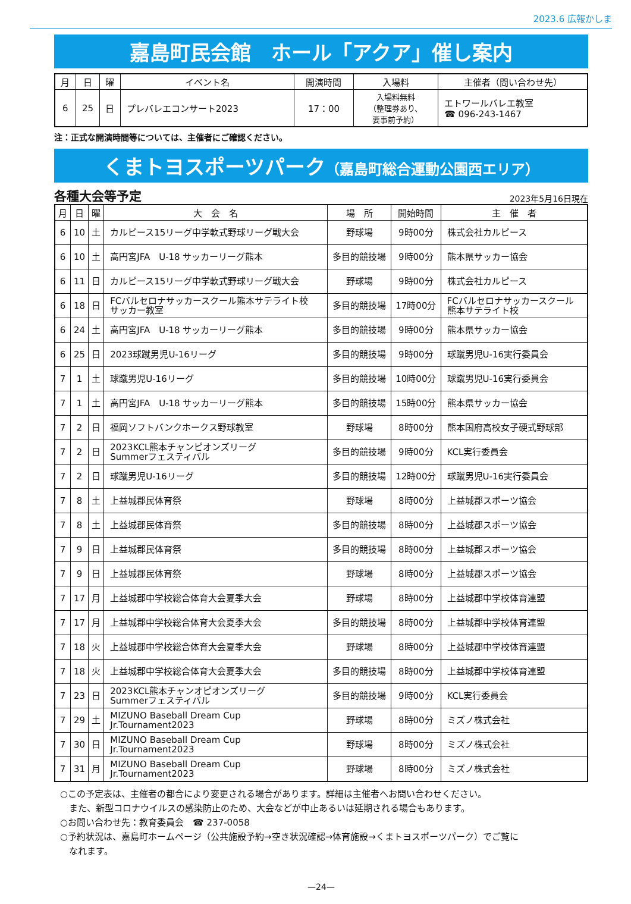2023.6 広報かしま
嘉島町民会館　ホール「アクア」催し案内
| 月 | 日 | 曜 | イベント名 | 開演時間 | 入場料 | 主催者（問い合わせ先） |
| --- | --- | --- | --- | --- | --- | --- |
| 6 | 25 | 日 | プレバレエコンサート2023 | 17：00 | 入場料無料 （整理券あり、 要事前予約） | エトワールバレエ教室 ☎ 096-243-1467 |
注：正式な開演時間等については、主催者にご確認ください。
くまトヨスポーツパーク（嘉島町総合運動公園西エリア）
各種大会等予定 2023年5月16日現在
| 月 | 日 | 曜 | 大 会 名 | 場 所 | 開始時間 | 主 催 者 |
| --- | --- | --- | --- | --- | --- | --- |
| 6 | 10 | 土 | カルピース15リーグ中学軟式野球リーグ戦大会 | 野球場 | 9時00分 | 株式会社カルピース |
| 6 | 10 | 土 | 高円宮JFA U-18 サッカーリーグ熊本 | 多目的競技場 | 9時00分 | 熊本県サッカー協会 |
| 6 | 11 | 日 | カルピース15リーグ中学軟式野球リーグ戦大会 | 野球場 | 9時00分 | 株式会社カルピース |
| 6 | 18 | 日 | FCバルセロナサッカースクール熊本サテライト校 サッカー教室 | 多目的競技場 | 17時00分 | FCバルセロナサッカースクール 熊本サテライト校 |
| 6 | 24 | 土 | 高円宮JFA U-18 サッカーリーグ熊本 | 多目的競技場 | 9時00分 | 熊本県サッカー協会 |
| 6 | 25 | 日 | 2023球蹴男児U-16リーグ | 多目的競技場 | 9時00分 | 球蹴男児U-16実行委員会 |
| 7 | 1 | 土 | 球蹴男児U-16リーグ | 多目的競技場 | 10時00分 | 球蹴男児U-16実行委員会 |
| 7 | 1 | 土 | 高円宮JFA U-18 サッカーリーグ熊本 | 多目的競技場 | 15時00分 | 熊本県サッカー協会 |
| 7 | 2 | 日 | 福岡ソフトバンクホークス野球教室 | 野球場 | 8時00分 | 熊本国府高校女子硬式野球部 |
| 7 | 2 | 日 | 2023KCL熊本チャンピオンズリーグ Summerフェスティバル | 多目的競技場 | 9時00分 | KCL実行委員会 |
| 7 | 2 | 日 | 球蹴男児U-16リーグ | 多目的競技場 | 12時00分 | 球蹴男児U-16実行委員会 |
| 7 | 8 | 土 | 上益城郡民体育祭 | 野球場 | 8時00分 | 上益城郡スポーツ協会 |
| 7 | 8 | 土 | 上益城郡民体育祭 | 多目的競技場 | 8時00分 | 上益城郡スポーツ協会 |
| 7 | 9 | 日 | 上益城郡民体育祭 | 多目的競技場 | 8時00分 | 上益城郡スポーツ協会 |
| 7 | 9 | 日 | 上益城郡民体育祭 | 野球場 | 8時00分 | 上益城郡スポーツ協会 |
| 7 | 17 | 月 | 上益城郡中学校総合体育大会夏季大会 | 野球場 | 8時00分 | 上益城郡中学校体育連盟 |
| 7 | 17 | 月 | 上益城郡中学校総合体育大会夏季大会 | 多目的競技場 | 8時00分 | 上益城郡中学校体育連盟 |
| 7 | 18 | 火 | 上益城郡中学校総合体育大会夏季大会 | 野球場 | 8時00分 | 上益城郡中学校体育連盟 |
| 7 | 18 | 火 | 上益城郡中学校総合体育大会夏季大会 | 多目的競技場 | 8時00分 | 上益城郡中学校体育連盟 |
| 7 | 23 | 日 | 2023KCL熊本チャンオピオンズリーグ Summerフェスティバル | 多目的競技場 | 9時00分 | KCL実行委員会 |
| 7 | 29 | 土 | MIZUNO Baseball Dream Cup Jr.Tournament2023 | 野球場 | 8時00分 | ミズノ株式会社 |
| 7 | 30 | 日 | MIZUNO Baseball Dream Cup Jr.Tournament2023 | 野球場 | 8時00分 | ミズノ株式会社 |
| 7 | 31 | 月 | MIZUNO Baseball Dream Cup Jr.Tournament2023 | 野球場 | 8時00分 | ミズノ株式会社 |
○この予定表は、主催者の都合により変更される場合があります。詳細は主催者へお問い合わせください。
　また、新型コロナウイルスの感染防止のため、大会などが中止あるいは延期される場合もあります。
○お問い合わせ先：教育委員会　☎ 237-0058
○予約状況は、嘉島町ホームページ（公共施設予約→空き状況確認→体育施設→くまトヨスポーツパーク）でご覧に
　なれます。
—24—